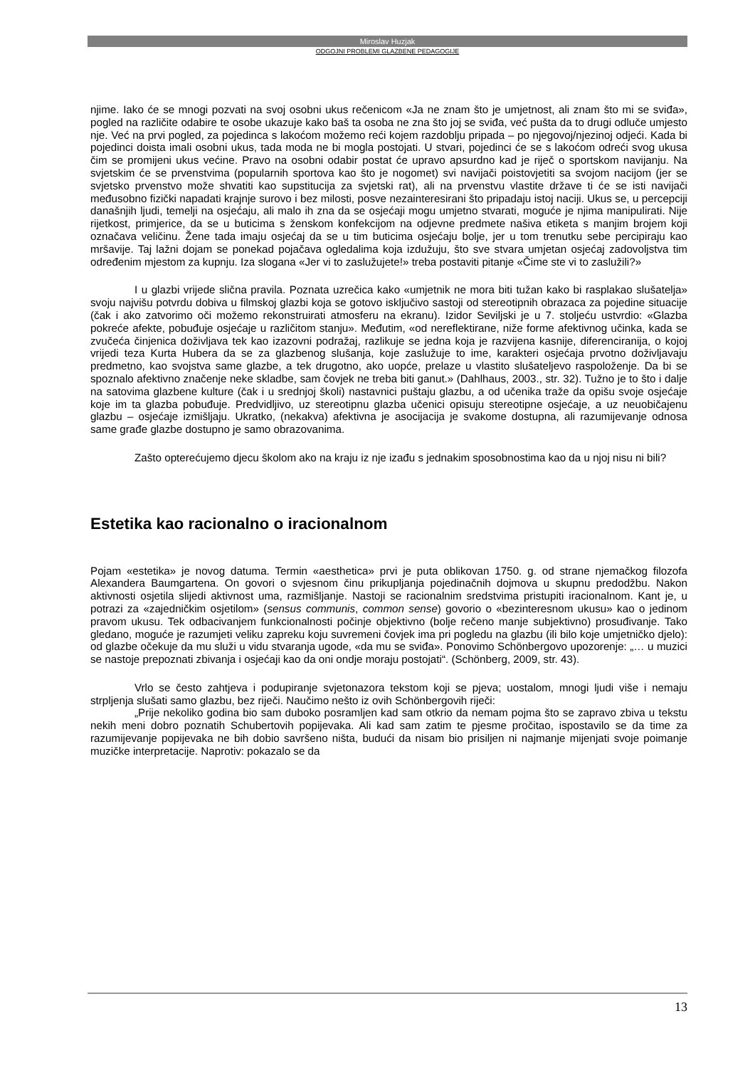Miroslav Huzjak
ODGOJNI PROBLEMI GLAZBENE PEDAGOGIJE
njime. Iako će se mnogi pozvati na svoj osobni ukus rečenicom «Ja ne znam što je umjetnost, ali znam što mi se sviđa», pogled na različite odabire te osobe ukazuje kako baš ta osoba ne zna što joj se sviđa, već pušta da to drugi odluče umjesto nje. Već na prvi pogled, za pojedinca s lakoćom možemo reći kojem razdoblju pripada – po njegovoj/njezinoj odjeći. Kada bi pojedinci doista imali osobni ukus, tada moda ne bi mogla postojati. U stvari, pojedinci će se s lakoćom odreći svog ukusa čim se promijeni ukus većine. Pravo na osobni odabir postat će upravo apsurdno kad je riječ o sportskom navijanju. Na svjetskim će se prvenstvima (popularnih sportova kao što je nogomet) svi navijači poistovjetiti sa svojom nacijom (jer se svjetsko prvenstvo može shvatiti kao supstitucija za svjetski rat), ali na prvenstvu vlastite države ti će se isti navijači međusobno fizički napadati krajnje surovo i bez milosti, posve nezainteresirani što pripadaju istoj naciji. Ukus se, u percepciji današnjih ljudi, temelji na osjećaju, ali malo ih zna da se osjećaji mogu umjetno stvarati, moguće je njima manipulirati. Nije rijetkost, primjerice, da se u buticima s ženskom konfekcijom na odjevne predmete našiva etiketa s manjim brojem koji označava veličinu. Žene tada imaju osjećaj da se u tim buticima osjećaju bolje, jer u tom trenutku sebe percipiraju kao mršavije. Taj lažni dojam se ponekad pojačava ogledalima koja izdužuju, što sve stvara umjetan osjećaj zadovoljstva tim određenim mjestom za kupnju. Iza slogana «Jer vi to zaslužujete!» treba postaviti pitanje «Čime ste vi to zaslužili?»
I u glazbi vrijede slična pravila. Poznata uzrečica kako «umjetnik ne mora biti tužan kako bi rasplakao slušatelja» svoju najvišu potvrdu dobiva u filmskoj glazbi koja se gotovo isključivo sastoji od stereotipnih obrazaca za pojedine situacije (čak i ako zatvorimo oči možemo rekonstruirati atmosferu na ekranu). Izidor Seviljski je u 7. stoljeću ustvrdio: «Glazba pokreće afekte, pobuđuje osjećaje u različitom stanju». Međutim, «od nereflektirane, niže forme afektivnog učinka, kada se zvučeća činjenica doživljava tek kao izazovni podražaj, razlikuje se jedna koja je razvijena kasnije, diferenciranija, o kojoj vrijedi teza Kurta Hubera da se za glazbenog slušanja, koje zaslužuje to ime, karakteri osjećaja prvotno doživljavaju predmetno, kao svojstva same glazbe, a tek drugotno, ako uopće, prelaze u vlastito slušateljevo raspoloženje. Da bi se spoznalo afektivno značenje neke skladbe, sam čovjek ne treba biti ganut.» (Dahlhaus, 2003., str. 32). Tužno je to što i dalje na satovima glazbene kulture (čak i u srednjoj školi) nastavnici puštaju glazbu, a od učenika traže da opišu svoje osjećaje koje im ta glazba pobuđuje. Predvidljivo, uz stereotipnu glazba učenici opisuju stereotipne osjećaje, a uz neuobičajenu glazbu – osjećaje izmišljaju. Ukratko, (nekakva) afektivna je asocijacija je svakome dostupna, ali razumijevanje odnosa same građe glazbe dostupno je samo obrazovanima.
Zašto opterećujemo djecu školom ako na kraju iz nje izađu s jednakim sposobnostima kao da u njoj nisu ni bili?
Estetika kao racionalno o iracionalnom
Pojam «estetika» je novog datuma. Termin «aesthetica» prvi je puta oblikovan 1750. g. od strane njemačkog filozofa Alexandera Baumgartena. On govori o svjesnom činu prikupljanja pojedinačnih dojmova u skupnu predodžbu. Nakon aktivnosti osjetila slijedi aktivnost uma, razmišljanje. Nastoji se racionalnim sredstvima pristupiti iracionalnom. Kant je, u potrazi za «zajedničkim osjetilom» (sensus communis, common sense) govorio o «bezinteresnom ukusu» kao o jedinom pravom ukusu. Tek odbacivanjem funkcionalnosti počinje objektivno (bolje rečeno manje subjektivno) prosuđivanje. Tako gledano, moguće je razumjeti veliku zapreku koju suvremeni čovjek ima pri pogledu na glazbu (ili bilo koje umjetničko djelo): od glazbe očekuje da mu služi u vidu stvaranja ugode, «da mu se sviđa». Ponovimo Schönbergovo upozorenje: „… u muzici se nastoje prepoznati zbivanja i osjećaji kao da oni ondje moraju postojati“. (Schönberg, 2009, str. 43).
Vrlo se često zahtjeva i podupiranje svjetonazora tekstom koji se pjeva; uostalom, mnogi ljudi više i nemaju strpljenja slušati samo glazbu, bez riječi. Naučimo nešto iz ovih Schönbergovih riječi:
„Prije nekoliko godina bio sam duboko posramljen kad sam otkrio da nemam pojma što se zapravo zbiva u tekstu nekih meni dobro poznatih Schubertovih popijevaka. Ali kad sam zatim te pjesme pročitao, ispostavilo se da time za razumijevanje popijevaka ne bih dobio savršeno ništa, budući da nisam bio prisiljen ni najmanje mijenjati svoje poimanje muzičke interpretacije. Naprotiv: pokazalo se da
13